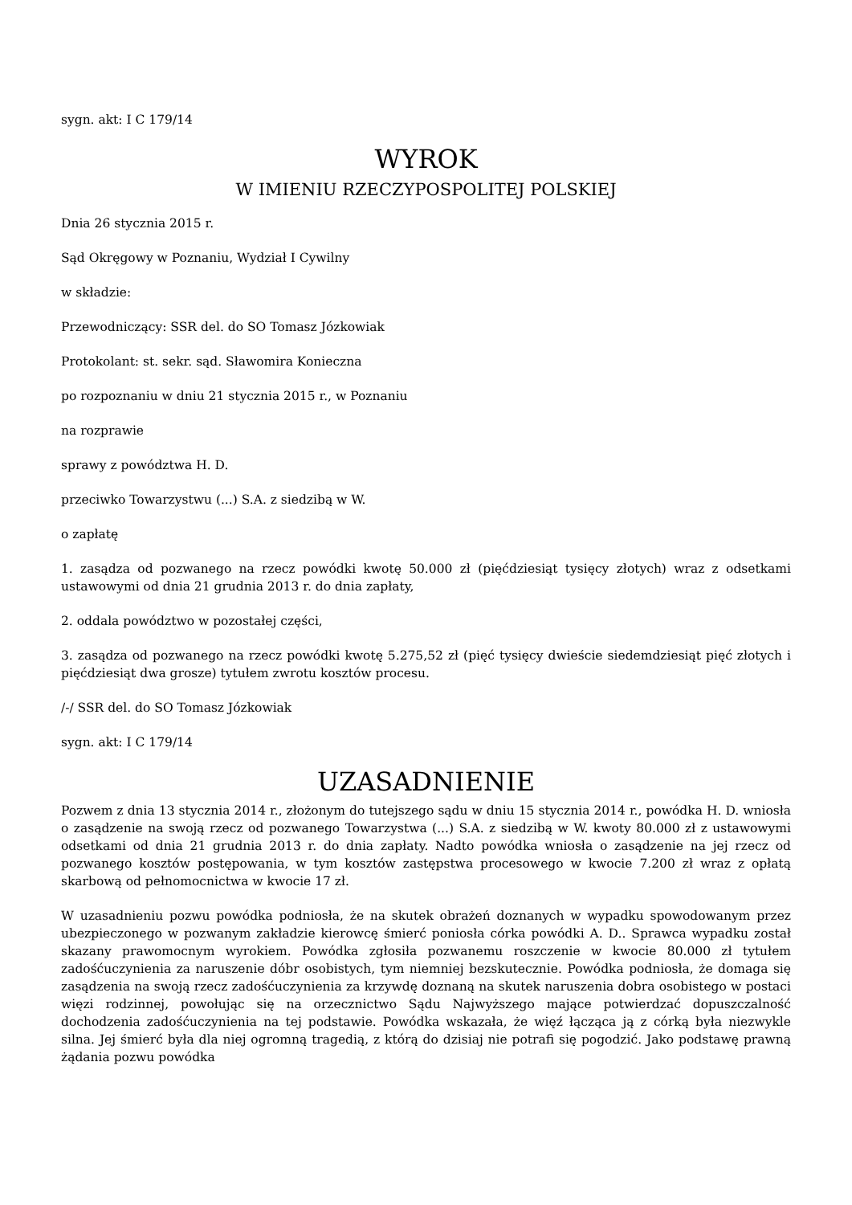sygn. akt: I C 179/14
WYROK
W IMIENIU RZECZYPOSPOLITEJ POLSKIEJ
Dnia 26 stycznia 2015 r.
Sąd Okręgowy w Poznaniu, Wydział I Cywilny
w składzie:
Przewodniczący: SSR del. do SO Tomasz Józkowiak
Protokolant: st. sekr. sąd. Sławomira Konieczna
po rozpoznaniu w dniu 21 stycznia 2015 r., w Poznaniu
na rozprawie
sprawy z powództwa H. D.
przeciwko Towarzystwu (...) S.A. z siedzibą w W.
o zapłatę
1. zasądza od pozwanego na rzecz powódki kwotę 50.000 zł (pięćdziesiąt tysięcy złotych) wraz z odsetkami ustawowymi od dnia 21 grudnia 2013 r. do dnia zapłaty,
2. oddala powództwo w pozostałej części,
3. zasądza od pozwanego na rzecz powódki kwotę 5.275,52 zł (pięć tysięcy dwieście siedemdziesiąt pięć złotych i pięćdziesiąt dwa grosze) tytułem zwrotu kosztów procesu.
/-/ SSR del. do SO Tomasz Józkowiak
sygn. akt: I C 179/14
UZASADNIENIE
Pozwem z dnia 13 stycznia 2014 r., złożonym do tutejszego sądu w dniu 15 stycznia 2014 r., powódka H. D. wniosła o zasądzenie na swoją rzecz od pozwanego Towarzystwa (...) S.A. z siedzibą w W. kwoty 80.000 zł z ustawowymi odsetkami od dnia 21 grudnia 2013 r. do dnia zapłaty. Nadto powódka wniosła o zasądzenie na jej rzecz od pozwanego kosztów postępowania, w tym kosztów zastępstwa procesowego w kwocie 7.200 zł wraz z opłatą skarbową od pełnomocnictwa w kwocie 17 zł.
W uzasadnieniu pozwu powódka podniosła, że na skutek obrażeń doznanych w wypadku spowodowanym przez ubezpieczonego w pozwanym zakładzie kierowcę śmierć poniosła córka powódki A. D.. Sprawca wypadku został skazany prawomocnym wyrokiem. Powódka zgłosiła pozwanemu roszczenie w kwocie 80.000 zł tytułem zadośćuczynienia za naruszenie dóbr osobistych, tym niemniej bezskutecznie. Powódka podniosła, że domaga się zasądzenia na swoją rzecz zadośćuczynienia za krzywdę doznaną na skutek naruszenia dobra osobistego w postaci więzi rodzinnej, powołując się na orzecznictwo Sądu Najwyższego mające potwierdzać dopuszczalność dochodzenia zadośćuczynienia na tej podstawie. Powódka wskazała, że więź łącząca ją z córką była niezwykle silna. Jej śmierć była dla niej ogromną tragedią, z którą do dzisiaj nie potrafi się pogodzić. Jako podstawę prawną żądania pozwu powódka